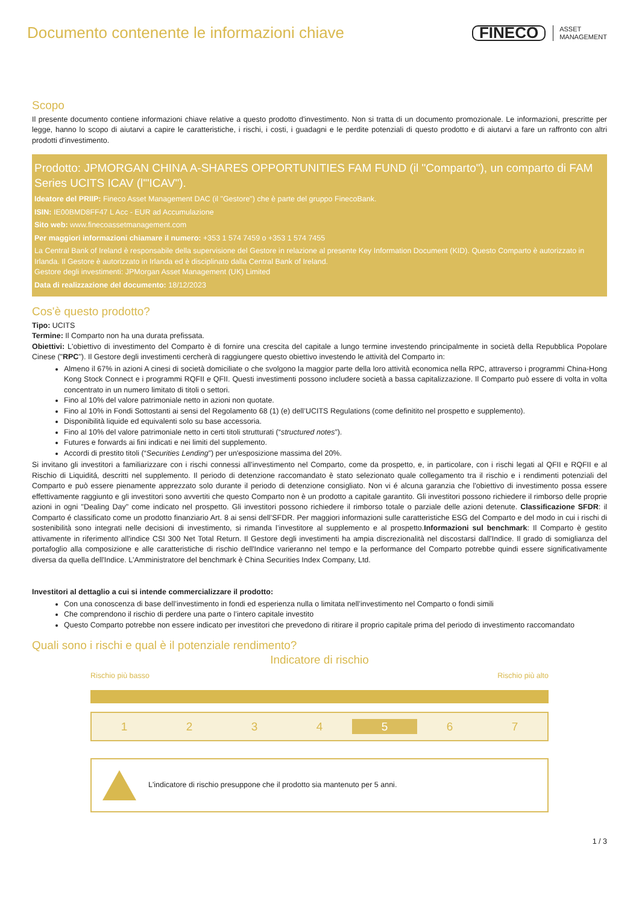Documento contenente le informazioni chiave
FINECO ASSET
MANAGEMENT
Scopo
Il presente documento contiene informazioni chiave relative a questo prodotto d'investimento. Non si tratta di un documento promozionale. Le informazioni, prescritte per legge, hanno lo scopo di aiutarvi a capire le caratteristiche, i rischi, i costi, i guadagni e le perdite potenziali di questo prodotto e di aiutarvi a fare un raffronto con altri prodotti d'investimento.
Prodotto: JPMORGAN CHINA A-SHARES OPPORTUNITIES FAM FUND (il "Comparto"), un comparto di FAM Series UCITS ICAV (l'"ICAV").
Ideatore del PRIIP: Fineco Asset Management DAC (il "Gestore") che è parte del gruppo FinecoBank.
ISIN: IE00BMD8FF47 L Acc - EUR ad Accumulazione
Sito web: www.finecoassetmanagement.com
Per maggiori informazioni chiamare il numero: +353 1 574 7459 o +353 1 574 7455
La Central Bank of Ireland è responsabile della supervisione del Gestore in relazione al presente Key Information Document (KID). Questo Comparto è autorizzato in Irlanda. Il Gestore è autorizzato in Irlanda ed è disciplinato dalla Central Bank of Ireland.
Gestore degli investimenti: JPMorgan Asset Management (UK) Limited
Data di realizzazione del documento: 18/12/2023
Cos'è questo prodotto?
Tipo: UCITS
Termine: Il Comparto non ha una durata prefissata.
Obiettivi: L'obiettivo di investimento del Comparto è di fornire una crescita del capitale a lungo termine investendo principalmente in società della Repubblica Popolare Cinese ("RPC"). Il Gestore degli investimenti cercherà di raggiungere questo obiettivo investendo le attività del Comparto in:
Almeno il 67% in azioni A cinesi di società domiciliate o che svolgono la maggior parte della loro attività economica nella RPC, attraverso i programmi China-Hong Kong Stock Connect e i programmi RQFII e QFII. Questi investimenti possono includere società a bassa capitalizzazione. Il Comparto può essere di volta in volta concentrato in un numero limitato di titoli o settori.
Fino al 10% del valore patrimoniale netto in azioni non quotate.
Fino al 10% in Fondi Sottostanti ai sensi del Regolamento 68 (1) (e) dell’UCITS Regulations (come definitito nel prospetto e supplemento).
Disponibilità liquide ed equivalenti solo su base accessoria.
Fino al 10% del valore patrimoniale netto in certi titoli strutturati (“structured notes”).
Futures e forwards ai fini indicati e nei limiti del supplemento.
Accordi di prestito titoli (“Securities Lending”) per un'esposizione massima del 20%.
Si invitano gli investitori a familiarizzare con i rischi connessi all’investimento nel Comparto, come da prospetto, e, in particolare, con i rischi legati al QFII e RQFII e al Rischio di Liquiditá, descritti nel supplemento. Il periodo di detenzione raccomandato è stato selezionato quale collegamento tra il rischio e i rendimenti potenziali del Comparto e può essere pienamente apprezzato solo durante il periodo di detenzione consigliato. Non vi é alcuna garanzia che l'obiettivo di investimento possa essere effettivamente raggiunto e gli investitori sono avvertiti che questo Comparto non è un prodotto a capitale garantito. Gli investitori possono richiedere il rimborso delle proprie azioni in ogni "Dealing Day" come indicato nel prospetto. Gli investitori possono richiedere il rimborso totale o parziale delle azioni detenute. Classificazione SFDR: il Comparto é classificato come un prodotto finanziario Art. 8 ai sensi dell’SFDR. Per maggiori informazioni sulle caratteristiche ESG del Comparto e del modo in cui i rischi di sostenibilità sono integrati nelle decisioni di investimento, si rimanda l’investitore al supplemento e al prospetto.Informazioni sul benchmark: Il Comparto è gestito attivamente in riferimento all'indice CSI 300 Net Total Return. Il Gestore degli investimenti ha ampia discrezionalità nel discostarsi dall'Indice. Il grado di somiglianza del portafoglio alla composizione e alle caratteristiche di rischio dell'Indice varieranno nel tempo e la performance del Comparto potrebbe quindi essere significativamente diversa da quella dell'Indice. L'Amministratore del benchmark è China Securities Index Company, Ltd.
Investitori al dettaglio a cui si intende commercializzare il prodotto:
Con una conoscenza di base dell’investimento in fondi ed esperienza nulla o limitata nell’investimento nel Comparto o fondi simili
Che comprendono il rischio di perdere una parte o l’intero capitale investito
Questo Comparto potrebbe non essere indicato per investitori che prevedono di ritirare il proprio capitale prima del periodo di investimento raccomandato
Quali sono i rischi e qual è il potenziale rendimento?
Indicatore di rischio
Rischio più basso Rischio più alto
1234 5 6 7
L'indicatore di rischio presuppone che il prodotto sia mantenuto per 5 anni.
1 / 3